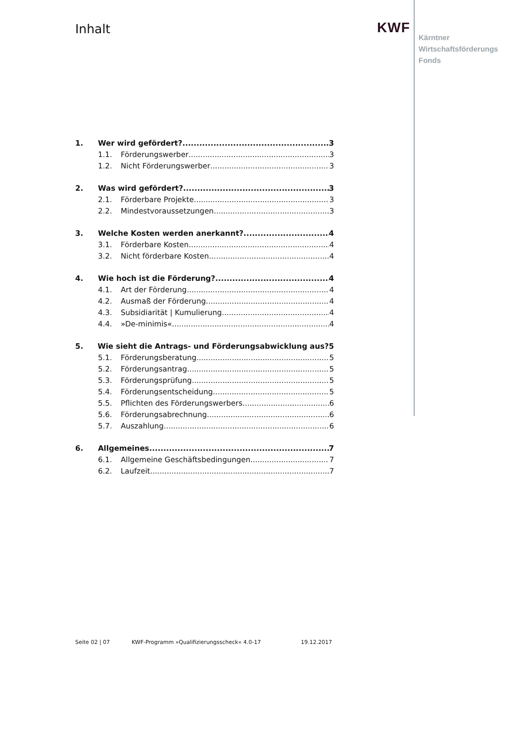Inhalt KWF
Kärntner
Wirtschaftsförderungs
Fonds
1. Wer wird gefördert? 3
1.1. Förderungswerber 3
1.2. Nicht Förderungswerber 3
2. Was wird gefördert? 3
2.1. Förderbare Projekte 3
2.2. Mindestvoraussetzungen 3
3. Welche Kosten werden anerkannt? 4
3.1. Förderbare Kosten 4
3.2. Nicht förderbare Kosten 4
4. Wie hoch ist die Förderung? 4
4.1. Art der Förderung 4
4.2. Ausmaß der Förderung 4
4.3. Subsidiarität | Kumulierung 4
4.4. »De-minimis« 4
5. Wie sieht die Antrags- und Förderungsabwicklung aus? 5
5.1. Förderungsberatung 5
5.2. Förderungsantrag 5
5.3. Förderungsprüfung 5
5.4. Förderungsentscheidung 5
5.5. Pflichten des Förderungswerbers 6
5.6. Förderungsabrechnung 6
5.7. Auszahlung 6
6. Allgemeines 7
6.1. Allgemeine Geschäftsbedingungen 7
6.2. Laufzeit 7
Seite 02 | 07 KWF-Programm »Qualifizierungsscheck« 4.0-17 19.12.2017